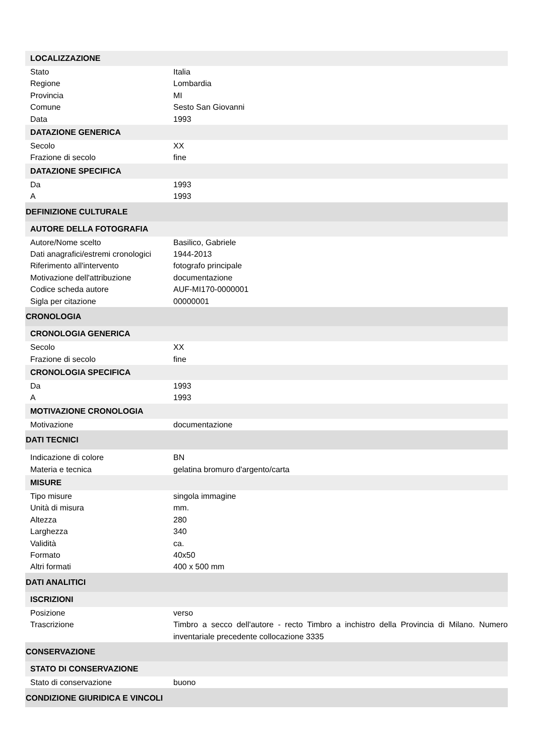| LOCALIZZAZIONE | |
| --- | --- |
| Stato | Italia |
| Regione | Lombardia |
| Provincia | MI |
| Comune | Sesto San Giovanni |
| Data | 1993 |
| DATAZIONE GENERICA | |
| Secolo | XX |
| Frazione di secolo | fine |
| DATAZIONE SPECIFICA | |
| Da | 1993 |
| A | 1993 |
| DEFINIZIONE CULTURALE | |
| AUTORE DELLA FOTOGRAFIA | |
| Autore/Nome scelto | Basilico, Gabriele |
| Dati anagrafici/estremi cronologici | 1944-2013 |
| Riferimento all'intervento | fotografo principale |
| Motivazione dell'attribuzione | documentazione |
| Codice scheda autore | AUF-MI170-0000001 |
| Sigla per citazione | 00000001 |
| CRONOLOGIA | |
| CRONOLOGIA GENERICA | |
| Secolo | XX |
| Frazione di secolo | fine |
| CRONOLOGIA SPECIFICA | |
| Da | 1993 |
| A | 1993 |
| MOTIVAZIONE CRONOLOGIA | |
| Motivazione | documentazione |
| DATI TECNICI | |
| Indicazione di colore | BN |
| Materia e tecnica | gelatina bromuro d'argento/carta |
| MISURE | |
| Tipo misure | singola immagine |
| Unità di misura | mm. |
| Altezza | 280 |
| Larghezza | 340 |
| Validità | ca. |
| Formato | 40x50 |
| Altri formati | 400 x 500 mm |
| DATI ANALITICI | |
| ISCRIZIONI | |
| Posizione | verso |
| Trascrizione | Timbro a secco dell'autore - recto Timbro a inchistro della Provincia di Milano. Numero inventariale precedente collocazione 3335 |
| CONSERVAZIONE | |
| STATO DI CONSERVAZIONE | |
| Stato di conservazione | buono |
| CONDIZIONE GIURIDICA E VINCOLI | |